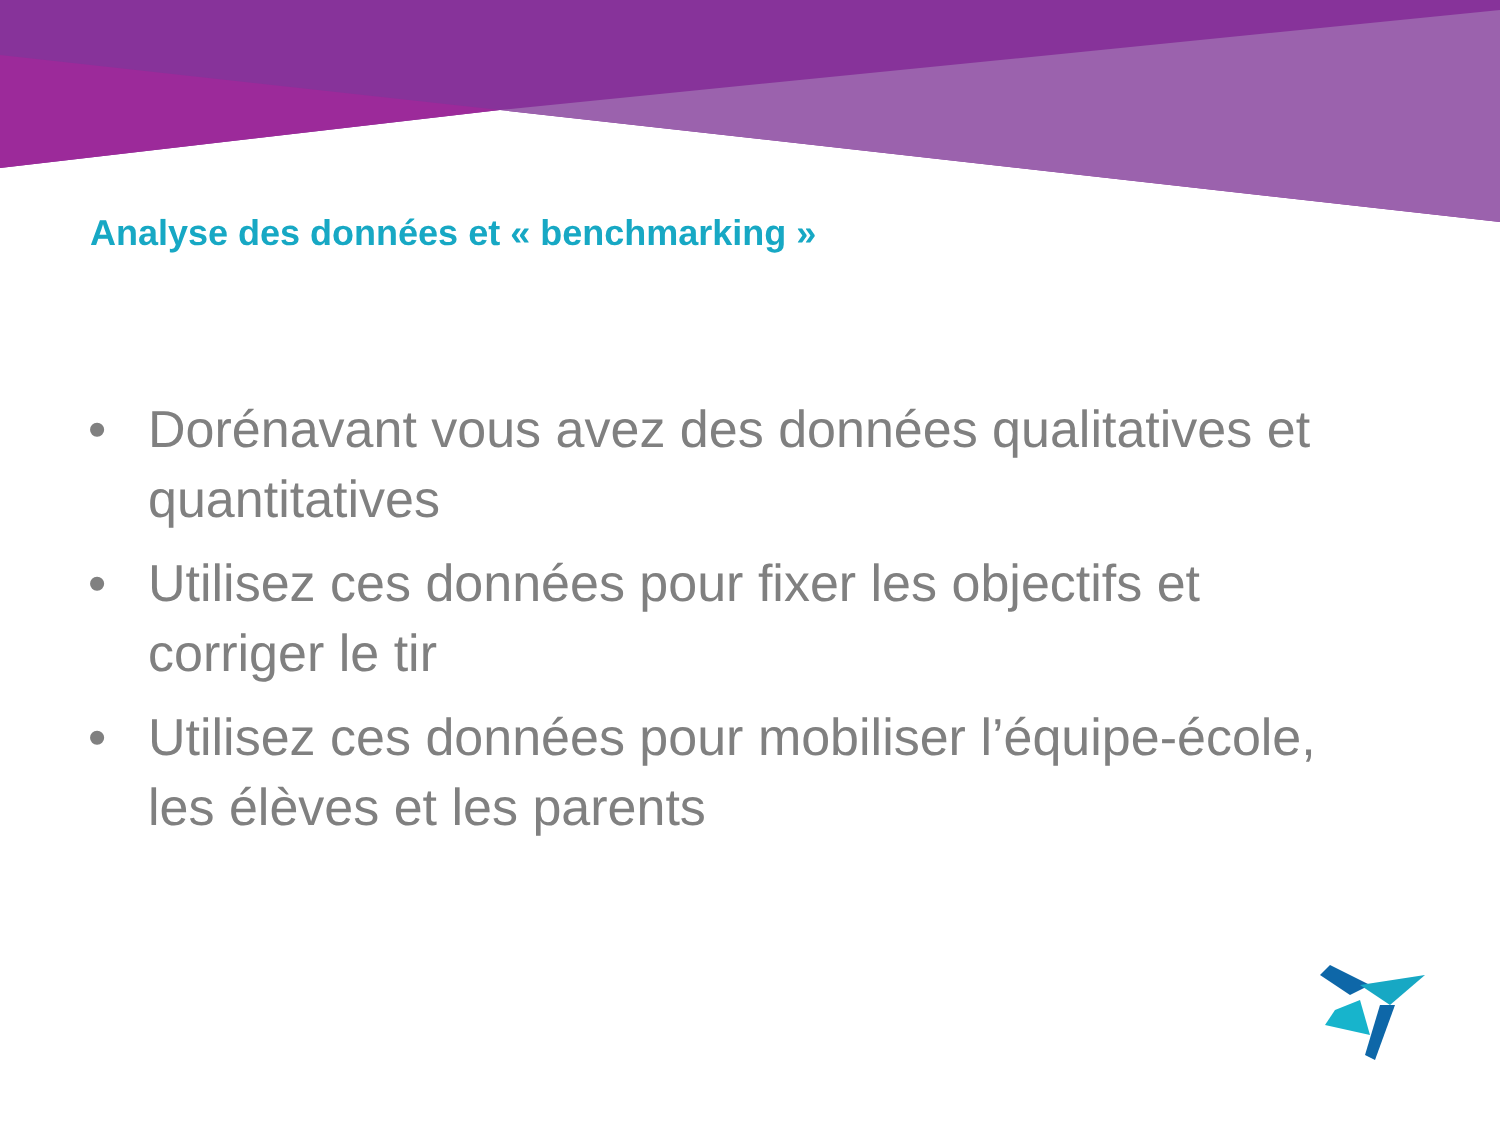Analyse des données et « benchmarking »
• Dorénavant vous avez des données qualitatives et quantitatives
• Utilisez ces données pour fixer les objectifs et corriger le tir
• Utilisez ces données pour mobiliser l’équipe-école, les élèves et les parents